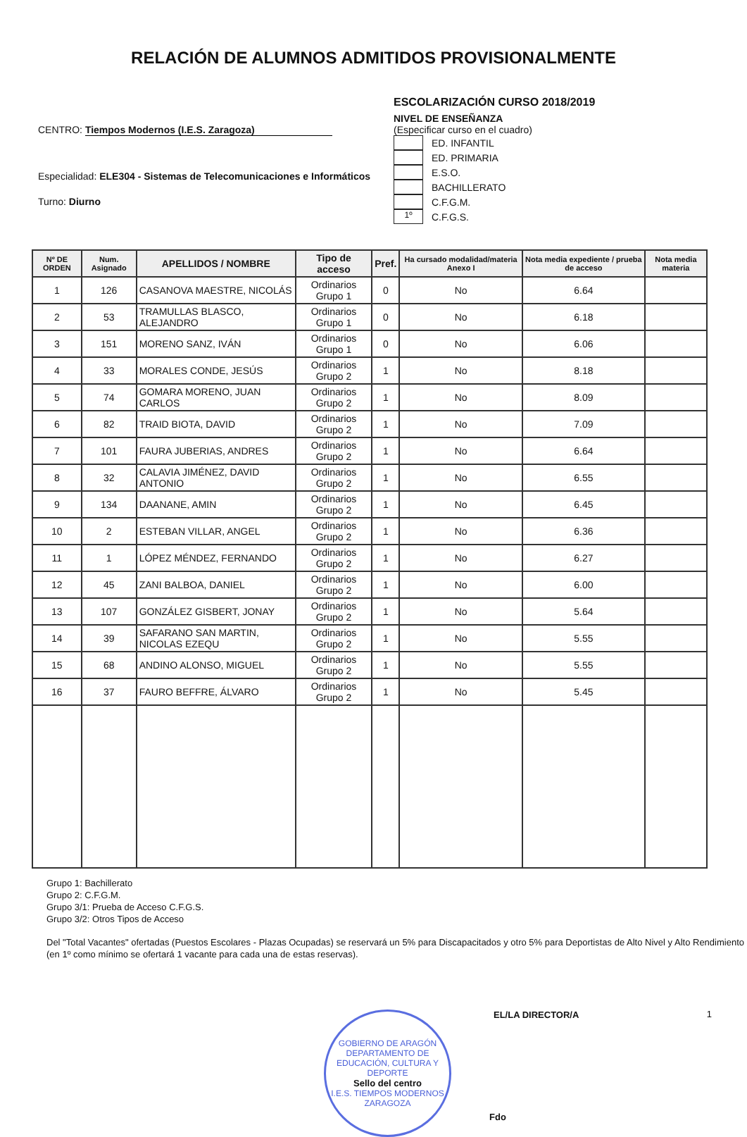RELACIÓN DE ALUMNOS ADMITIDOS PROVISIONALMENTE
CENTRO: Tiempos Modernos (I.E.S. Zaragoza)
Especialidad: ELE304 - Sistemas de Telecomunicaciones e Informáticos
Turno: Diurno
ESCOLARIZACIÓN CURSO 2018/2019
NIVEL DE ENSEÑANZA
(Especificar curso en el cuadro)
ED. INFANTIL
ED. PRIMARIA
E.S.O.
BACHILLERATO
C.F.G.M.
1º C.F.G.S.
| Nº DE ORDEN | Num. Asignado | APELLIDOS / NOMBRE | Tipo de acceso | Pref. | Ha cursado modalidad/materia Anexo I | Nota media expediente / prueba de acceso | Nota media materia |
| --- | --- | --- | --- | --- | --- | --- | --- |
| 1 | 126 | CASANOVA MAESTRE, NICOLÁS | Ordinarios Grupo 1 | 0 | No | 6.64 | |
| 2 | 53 | TRAMULLAS BLASCO, ALEJANDRO | Ordinarios Grupo 1 | 0 | No | 6.18 | |
| 3 | 151 | MORENO SANZ, IVÁN | Ordinarios Grupo 1 | 0 | No | 6.06 | |
| 4 | 33 | MORALES CONDE, JESÚS | Ordinarios Grupo 2 | 1 | No | 8.18 | |
| 5 | 74 | GOMARA MORENO, JUAN CARLOS | Ordinarios Grupo 2 | 1 | No | 8.09 | |
| 6 | 82 | TRAID BIOTA, DAVID | Ordinarios Grupo 2 | 1 | No | 7.09 | |
| 7 | 101 | FAURA JUBERIAS, ANDRES | Ordinarios Grupo 2 | 1 | No | 6.64 | |
| 8 | 32 | CALAVIA JIMÉNEZ, DAVID ANTONIO | Ordinarios Grupo 2 | 1 | No | 6.55 | |
| 9 | 134 | DAANANE, AMIN | Ordinarios Grupo 2 | 1 | No | 6.45 | |
| 10 | 2 | ESTEBAN VILLAR, ANGEL | Ordinarios Grupo 2 | 1 | No | 6.36 | |
| 11 | 1 | LÓPEZ MÉNDEZ, FERNANDO | Ordinarios Grupo 2 | 1 | No | 6.27 | |
| 12 | 45 | ZANI BALBOA, DANIEL | Ordinarios Grupo 2 | 1 | No | 6.00 | |
| 13 | 107 | GONZÁLEZ GISBERT, JONAY | Ordinarios Grupo 2 | 1 | No | 5.64 | |
| 14 | 39 | SAFARANO SAN MARTIN, NICOLAS EZEQU | Ordinarios Grupo 2 | 1 | No | 5.55 | |
| 15 | 68 | ANDINO ALONSO, MIGUEL | Ordinarios Grupo 2 | 1 | No | 5.55 | |
| 16 | 37 | FAURO BEFFRE, ÁLVARO | Ordinarios Grupo 2 | 1 | No | 5.45 | |
Grupo 1: Bachillerato
Grupo 2: C.F.G.M.
Grupo 3/1: Prueba de Acceso C.F.G.S.
Grupo 3/2: Otros Tipos de Acceso
Del "Total Vacantes" ofertadas (Puestos Escolares - Plazas Ocupadas) se reservará un 5% para Discapacitados y otro 5% para Deportistas de Alto Nivel y Alto Rendimiento (en 1º como mínimo se ofertará 1 vacante para cada una de estas reservas).
GOBIERNO DE ARAGÓN
DEPARTAMENTO DE EDUCACIÓN, CULTURA Y DEPORTE
Sello del centro
I.E.S. TIEMPOS MODERNOS ZARAGOZA
EL/LA DIRECTOR/A
Fdo
1